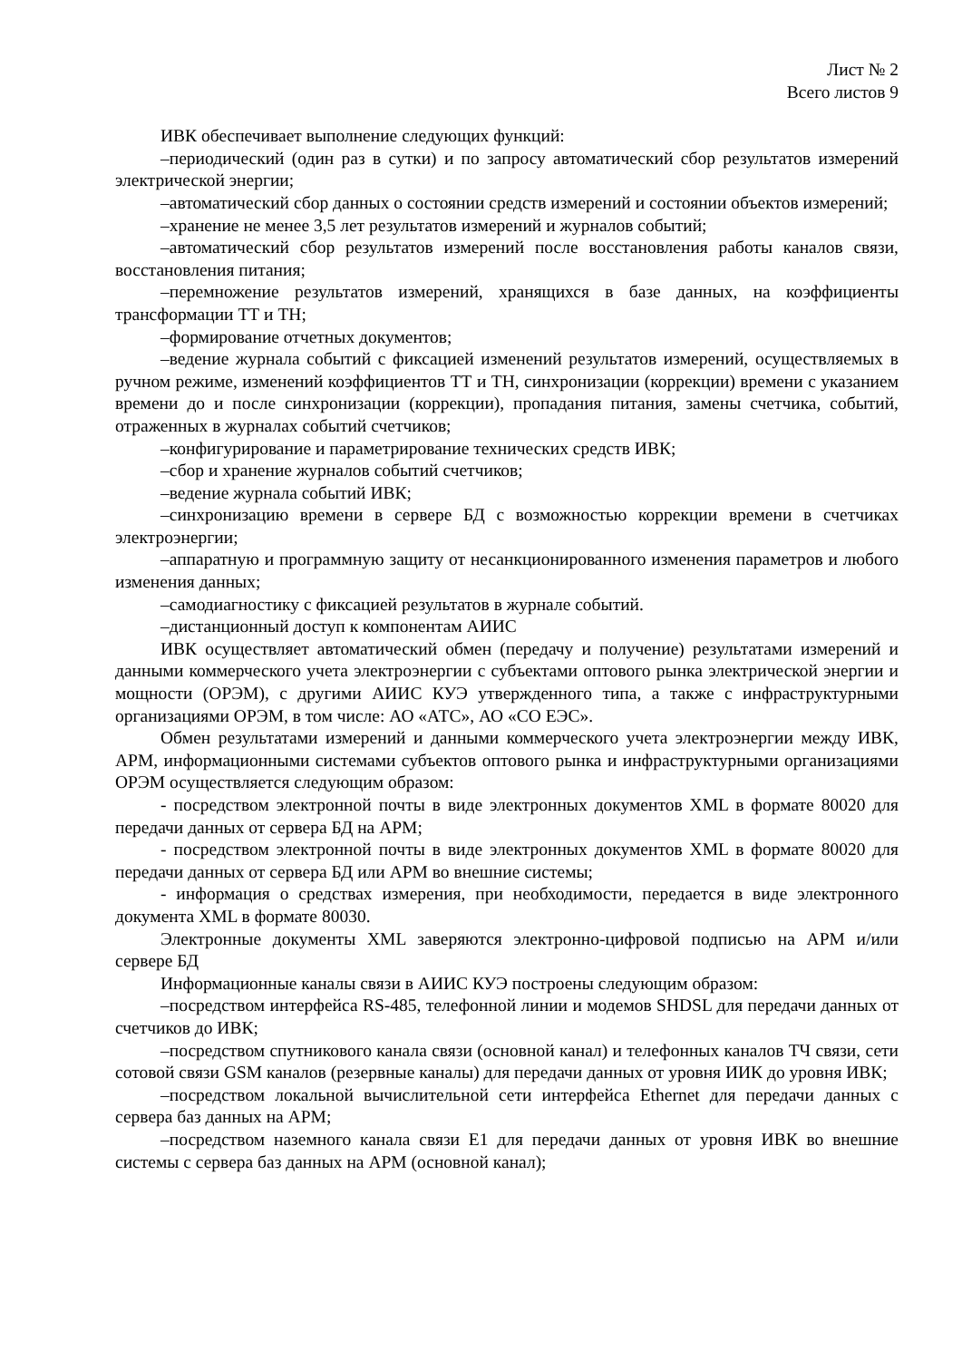Лист № 2
Всего листов 9
ИВК обеспечивает выполнение следующих функций:
–периодический (один раз в сутки) и по запросу автоматический сбор результатов измерений электрической энергии;
–автоматический сбор данных о состоянии средств измерений и состоянии объектов измерений;
–хранение не менее 3,5 лет результатов измерений и журналов событий;
–автоматический сбор результатов измерений после восстановления работы каналов связи, восстановления питания;
–перемножение результатов измерений, хранящихся в базе данных, на коэффициенты трансформации ТТ и ТН;
–формирование отчетных документов;
–ведение журнала событий с фиксацией изменений результатов измерений, осуществляемых в ручном режиме, изменений коэффициентов ТТ и ТН, синхронизации (коррекции) времени с указанием времени до и после синхронизации (коррекции), пропадания питания, замены счетчика, событий, отраженных в журналах событий счетчиков;
–конфигурирование и параметрирование технических средств ИВК;
–сбор и хранение журналов событий счетчиков;
–ведение журнала событий ИВК;
–синхронизацию времени в сервере БД с возможностью коррекции времени в счетчиках электроэнергии;
–аппаратную и программную защиту от несанкционированного изменения параметров и любого изменения данных;
–самодиагностику с фиксацией результатов в журнале событий.
–дистанционный доступ к компонентам АИИС
ИВК осуществляет автоматический обмен (передачу и получение) результатами измерений и данными коммерческого учета электроэнергии с субъектами оптового рынка электрической энергии и мощности (ОРЭМ), с другими АИИС КУЭ утвержденного типа, а также с инфраструктурными организациями ОРЭМ, в том числе: АО «АТС», АО «СО ЕЭС».
Обмен результатами измерений и данными коммерческого учета электроэнергии между ИВК, АРМ, информационными системами субъектов оптового рынка и инфраструктурными организациями ОРЭМ осуществляется следующим образом:
- посредством электронной почты в виде электронных документов XML в формате 80020 для передачи данных от сервера БД на АРМ;
- посредством электронной почты в виде электронных документов XML в формате 80020 для передачи данных от сервера БД или АРМ во внешние системы;
- информация о средствах измерения, при необходимости, передается в виде электронного документа XML в формате 80030.
Электронные документы XML заверяются электронно-цифровой подписью на АРМ и/или сервере БД
Информационные каналы связи в АИИС КУЭ построены следующим образом:
–посредством интерфейса RS-485, телефонной линии и модемов SHDSL для передачи данных от счетчиков до ИВК;
–посредством спутникового канала связи (основной канал) и телефонных каналов ТЧ связи, сети сотовой связи GSM каналов (резервные каналы) для передачи данных от уровня ИИК до уровня ИВК;
–посредством локальной вычислительной сети интерфейса Ethernet для передачи данных с сервера баз данных на АРМ;
–посредством наземного канала связи Е1 для передачи данных от уровня ИВК во внешние системы с сервера баз данных на АРМ (основной канал);